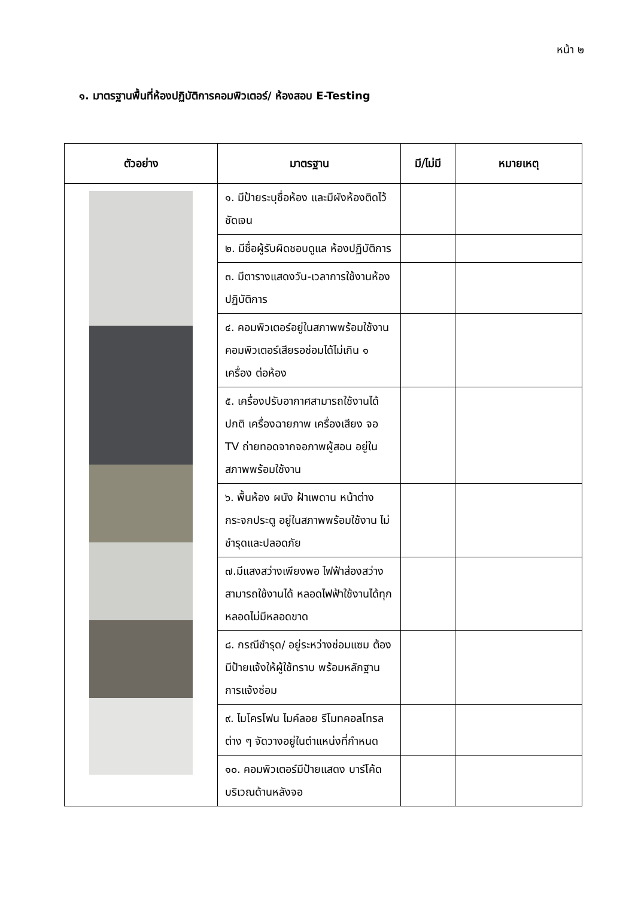หน้า ๒
๑. มาตรฐานพื้นที่ห้องปฏิบัติการคอมพิวเตอร์/ ห้องสอบ E-Testing
| ตัวอย่าง | มาตรฐาน | มี/ไม่มี | หมายเหตุ |
| --- | --- | --- | --- |
| | ๑. มีป้ายระบุชื่อห้อง และมีผังห้องติดไว้ชัดเจน | | |
| | ๒. มีชื่อผู้รับผิดชอบดูแล ห้องปฏิบัติการ | | |
| | ๓. มีตารางแสดงวัน-เวลาการใช้งานห้องปฏิบัติการ | | |
| | ๔. คอมพิวเตอร์อยู่ในสภาพพร้อมใช้งาน คอมพิวเตอร์เสียรอซ่อมได้ไม่เกิน ๑ เครื่อง ต่อห้อง | | |
| | ๕. เครื่องปรับอากาศสามารถใช้งานได้ปกติ เครื่องฉายภาพ เครื่องเสียง จอ TV ถ่ายทอดจากจอภาพผู้สอน อยู่ในสภาพพร้อมใช้งาน | | |
| | ๖. พื้นห้อง ผนัง ฝ้าเพดาน หน้าต่าง กระจกประตู อยู่ในสภาพพร้อมใช้งาน ไม่ชำรุดและปลอดภัย | | |
| | ๗.มีแสงสว่างเพียงพอ ไฟฟ้าส่องสว่างสามารถใช้งานได้ หลอดไฟฟ้าใช้งานได้ทุกหลอดไม่มีหลอดขาด | | |
| | ๘. กรณีชำรุด/ อยู่ระหว่างซ่อมแซม ต้องมีป้ายแจ้งให้ผู้ใช้ทราบ พร้อมหลักฐานการแจ้งซ่อม | | |
| | ๙. ไมโครโฟน ไมค์ลอย รีโมทคอลโทรลต่าง ๆ จัดวางอยู่ในตำแหน่งที่กำหนด | | |
| | ๑๐. คอมพิวเตอร์มีป้ายแสดง บาร์โค้ดบริเวณด้านหลังจอ | | |